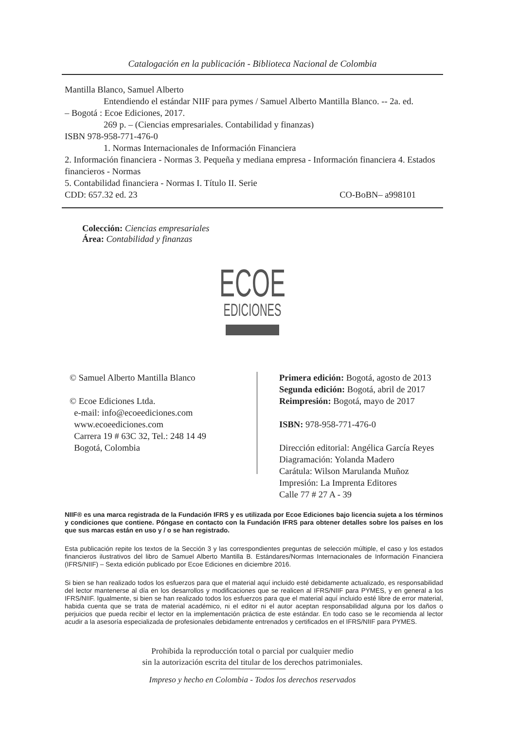Catalogación en la publicación - Biblioteca Nacional de Colombia
Mantilla Blanco, Samuel Alberto
Entendiendo el estándar NIIF para pymes / Samuel Alberto Mantilla Blanco. -- 2a. ed.
– Bogotá : Ecoe Ediciones, 2017.
269 p. – (Ciencias empresariales. Contabilidad y finanzas)
ISBN 978-958-771-476-0
1. Normas Internacionales de Información Financiera
2. Información financiera - Normas 3. Pequeña y mediana empresa - Información financiera 4. Estados financieros - Normas
5. Contabilidad financiera - Normas I. Título II. Serie
CDD: 657.32 ed. 23 CO-BoBN– a998101
Colección: Ciencias empresariales
Área: Contabilidad y finanzas
ECOE
EDICIONES
© Samuel Alberto Mantilla Blanco
© Ecoe Ediciones Ltda.
e-mail: info@ecoeediciones.com
www.ecoeediciones.com
Carrera 19 # 63C 32, Tel.: 248 14 49
Bogotá, Colombia
Primera edición: Bogotá, agosto de 2013
Segunda edición: Bogotá, abril de 2017
Reimpresión: Bogotá, mayo de 2017
ISBN: 978-958-771-476-0
Dirección editorial: Angélica García Reyes
Diagramación: Yolanda Madero
Carátula: Wilson Marulanda Muñoz
Impresión: La Imprenta Editores
Calle 77 # 27 A - 39
NIIF® es una marca registrada de la Fundación IFRS y es utilizada por Ecoe Ediciones bajo licencia sujeta a los términos y condiciones que contiene. Póngase en contacto con la Fundación IFRS para obtener detalles sobre los países en los que sus marcas están en uso y / o se han registrado.
Esta publicación repite los textos de la Sección 3 y las correspondientes preguntas de selección múltiple, el caso y los estados financieros ilustrativos del libro de Samuel Alberto Mantilla B. Estándares/Normas Internacionales de Información Financiera (IFRS/NIIF) – Sexta edición publicado por Ecoe Ediciones en diciembre 2016.
Si bien se han realizado todos los esfuerzos para que el material aquí incluido esté debidamente actualizado, es responsabilidad del lector mantenerse al día en los desarrollos y modificaciones que se realicen al IFRS/NIIF para PYMES, y en general a los IFRS/NIIF. Igualmente, si bien se han realizado todos los esfuerzos para que el material aquí incluido esté libre de error material, habida cuenta que se trata de material académico, ni el editor ni el autor aceptan responsabilidad alguna por los daños o perjuicios que pueda recibir el lector en la implementación práctica de este estándar. En todo caso se le recomienda al lector acudir a la asesoría especializada de profesionales debidamente entrenados y certificados en el IFRS/NIIF para PYMES.
Prohibida la reproducción total o parcial por cualquier medio
sin la autorización escrita del titular de los derechos patrimoniales.
Impreso y hecho en Colombia - Todos los derechos reservados